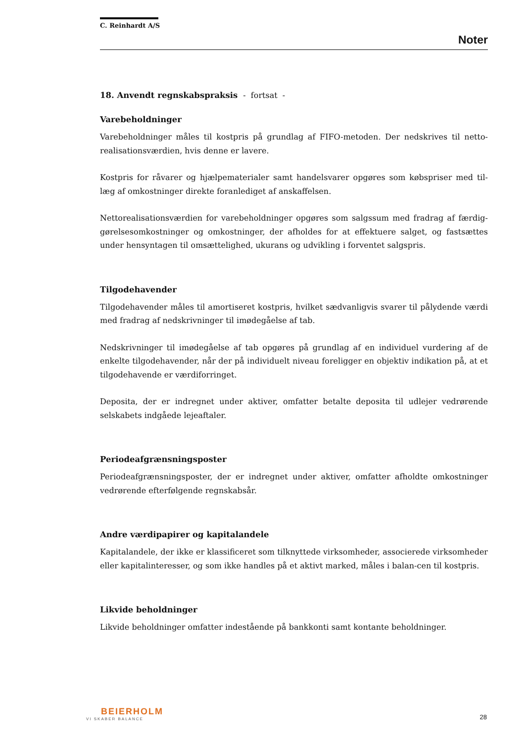C. Reinhardt A/S
Noter
18. Anvendt regnskabspraksis - fortsat -
Varebeholdninger
Varebeholdninger måles til kostpris på grundlag af FIFO-metoden. Der nedskrives til netto-realisationsværdien, hvis denne er lavere.
Kostpris for råvarer og hjælpematerialer samt handelsvarer opgøres som købspriser med til-læg af omkostninger direkte foranlediget af anskaffelsen.
Nettorealisationsværdien for varebeholdninger opgøres som salgssum med fradrag af færdig-gørelsesomkostninger og omkostninger, der afholdes for at effektuere salget, og fastsættes under hensyntagen til omsættelighed, ukurans og udvikling i forventet salgspris.
Tilgodehavender
Tilgodehavender måles til amortiseret kostpris, hvilket sædvanligvis svarer til pålydende værdi med fradrag af nedskrivninger til imødegåelse af tab.
Nedskrivninger til imødegåelse af tab opgøres på grundlag af en individuel vurdering af de enkelte tilgodehavender, når der på individuelt niveau foreligger en objektiv indikation på, at et tilgodehavende er værdiforringet.
Deposita, der er indregnet under aktiver, omfatter betalte deposita til udlejer vedrørende selskabets indgåede lejeaftaler.
Periodeafgrænsningsposter
Periodeafgrænsningsposter, der er indregnet under aktiver, omfatter afholdte omkostninger vedrørende efterfølgende regnskabsår.
Andre værdipapirer og kapitalandele
Kapitalandele, der ikke er klassificeret som tilknyttede virksomheder, associerede virksomheder eller kapitalinteresser, og som ikke handles på et aktivt marked, måles i balan-cen til kostpris.
Likvide beholdninger
Likvide beholdninger omfatter indestående på bankkonti samt kontante beholdninger.
BEIERHOLM
VI SKABER BALANCE
28